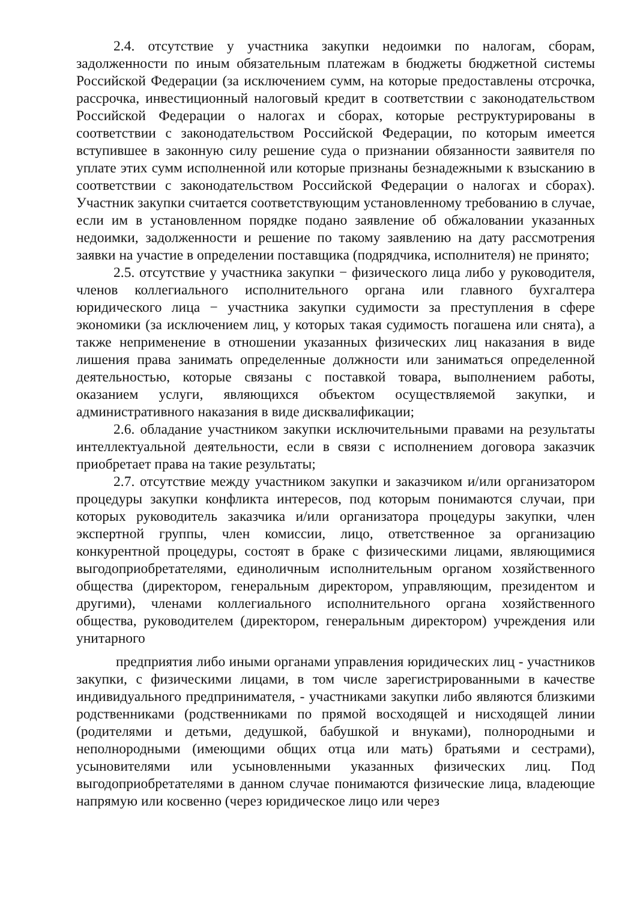2.4. отсутствие у участника закупки недоимки по налогам, сборам, задолженности по иным обязательным платежам в бюджеты бюджетной системы Российской Федерации (за исключением сумм, на которые предоставлены отсрочка, рассрочка, инвестиционный налоговый кредит в соответствии с законодательством Российской Федерации о налогах и сборах, которые реструктурированы в соответствии с законодательством Российской Федерации, по которым имеется вступившее в законную силу решение суда о признании обязанности заявителя по уплате этих сумм исполненной или которые признаны безнадежными к взысканию в соответствии с законодательством Российской Федерации о налогах и сборах). Участник закупки считается соответствующим установленному требованию в случае, если им в установленном порядке подано заявление об обжаловании указанных недоимки, задолженности и решение по такому заявлению на дату рассмотрения заявки на участие в определении поставщика (подрядчика, исполнителя) не принято;
2.5. отсутствие у участника закупки − физического лица либо у руководителя, членов коллегиального исполнительного органа или главного бухгалтера юридического лица − участника закупки судимости за преступления в сфере экономики (за исключением лиц, у которых такая судимость погашена или снята), а также неприменение в отношении указанных физических лиц наказания в виде лишения права занимать определенные должности или заниматься определенной деятельностью, которые связаны с поставкой товара, выполнением работы, оказанием услуги, являющихся объектом осуществляемой закупки, и административного наказания в виде дисквалификации;
2.6. обладание участником закупки исключительными правами на результаты интеллектуальной деятельности, если в связи с исполнением договора заказчик приобретает права на такие результаты;
2.7. отсутствие между участником закупки и заказчиком и/или организатором процедуры закупки конфликта интересов, под которым понимаются случаи, при которых руководитель заказчика и/или организатора процедуры закупки, член экспертной группы, член комиссии, лицо, ответственное за организацию конкурентной процедуры, состоят в браке с физическими лицами, являющимися выгодоприобретателями, единоличным исполнительным органом хозяйственного общества (директором, генеральным директором, управляющим, президентом и другими), членами коллегиального исполнительного органа хозяйственного общества, руководителем (директором, генеральным директором) учреждения или унитарного
предприятия либо иными органами управления юридических лиц - участников закупки, с физическими лицами, в том числе зарегистрированными в качестве индивидуального предпринимателя, - участниками закупки либо являются близкими родственниками (родственниками по прямой восходящей и нисходящей линии (родителями и детьми, дедушкой, бабушкой и внуками), полнородными и неполнородными (имеющими общих отца или мать) братьями и сестрами), усыновителями или усыновленными указанных физических лиц. Под выгодоприобретателями в данном случае понимаются физические лица, владеющие напрямую или косвенно (через юридическое лицо или через